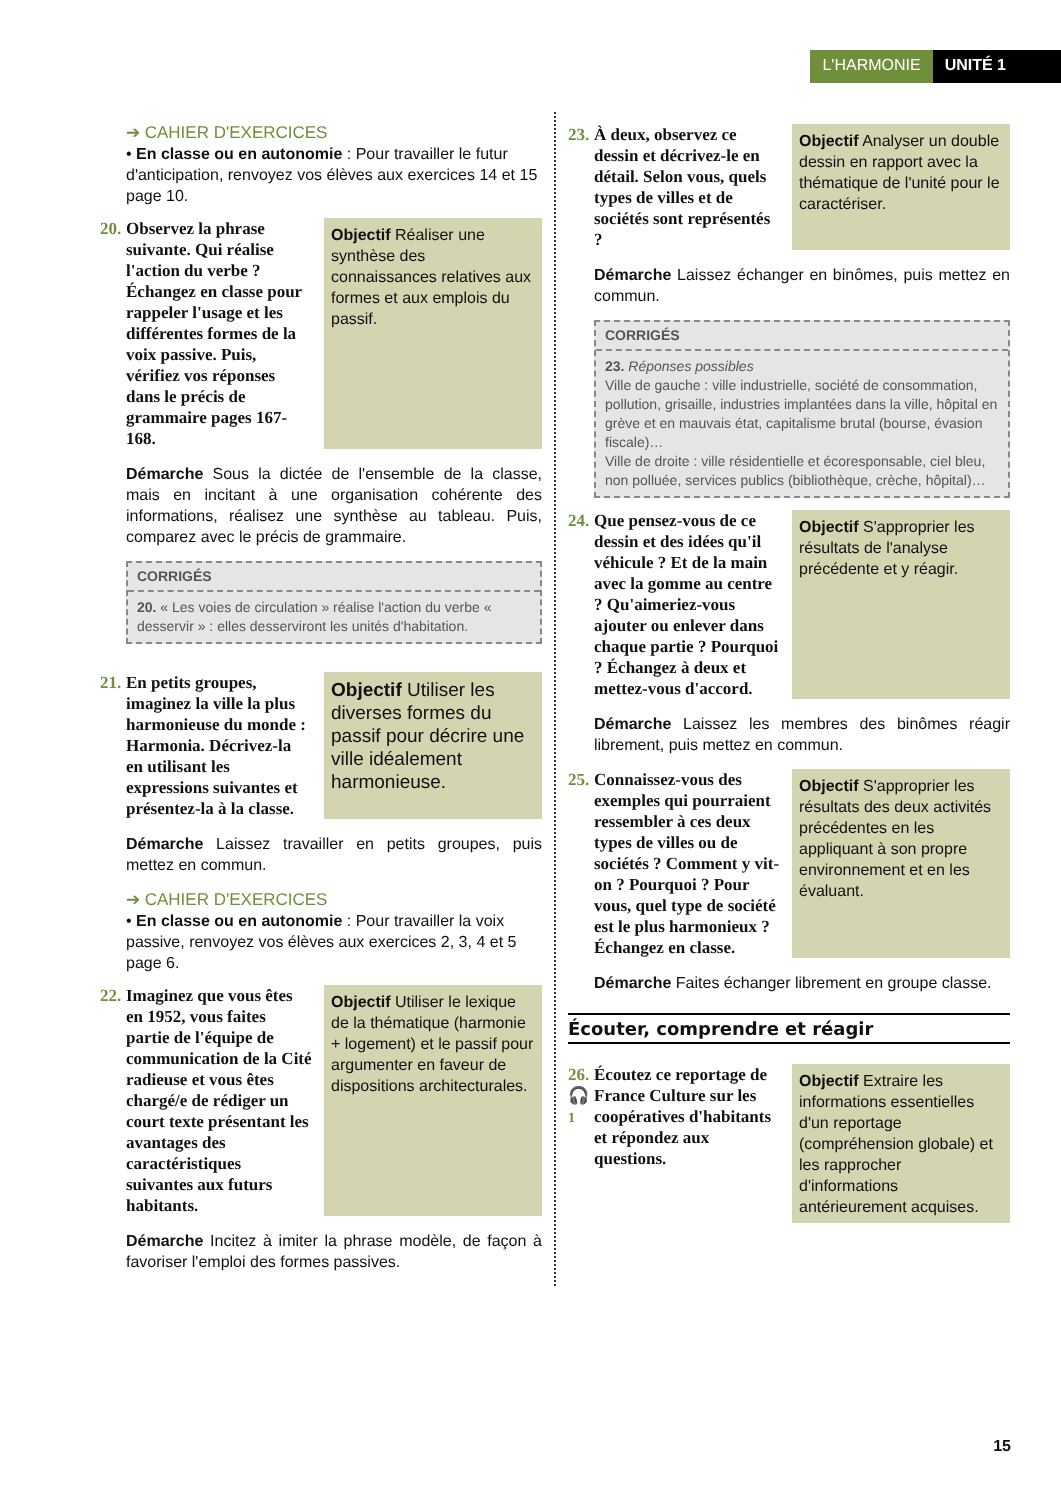L'HARMONIE UNITÉ 1
➔ CAHIER D'EXERCICES
• En classe ou en autonomie : Pour travailler le futur d'anticipation, renvoyez vos élèves aux exercices 14 et 15 page 10.
20. Observez la phrase suivante. Qui réalise l'action du verbe ? Échangez en classe pour rappeler l'usage et les différentes formes de la voix passive. Puis, vérifiez vos réponses dans le précis de grammaire pages 167-168.
Objectif Réaliser une synthèse des connaissances relatives aux formes et aux emplois du passif.
Démarche Sous la dictée de l'ensemble de la classe, mais en incitant à une organisation cohérente des informations, réalisez une synthèse au tableau. Puis, comparez avec le précis de grammaire.
CORRIGÉS
20. « Les voies de circulation » réalise l'action du verbe « desservir » : elles desserviront les unités d'habitation.
21. En petits groupes, imaginez la ville la plus harmonieuse du monde : Harmonia. Décrivez-la en utilisant les expressions suivantes et présentez-la à la classe.
Objectif Utiliser les diverses formes du passif pour décrire une ville idéalement harmonieuse.
Démarche Laissez travailler en petits groupes, puis mettez en commun.
➔ CAHIER D'EXERCICES
• En classe ou en autonomie : Pour travailler la voix passive, renvoyez vos élèves aux exercices 2, 3, 4 et 5 page 6.
22. Imaginez que vous êtes en 1952, vous faites partie de l'équipe de communication de la Cité radieuse et vous êtes chargé/e de rédiger un court texte présentant les avantages des caractéristiques suivantes aux futurs habitants.
Objectif Utiliser le lexique de la thématique (harmonie + logement) et le passif pour argumenter en faveur de dispositions architecturales.
Démarche Incitez à imiter la phrase modèle, de façon à favoriser l'emploi des formes passives.
23. À deux, observez ce dessin et décrivez-le en détail. Selon vous, quels types de villes et de sociétés sont représentés ?
Objectif Analyser un double dessin en rapport avec la thématique de l'unité pour le caractériser.
Démarche Laissez échanger en binômes, puis mettez en commun.
CORRIGÉS
23. Réponses possibles
Ville de gauche : ville industrielle, société de consommation, pollution, grisaille, industries implantées dans la ville, hôpital en grève et en mauvais état, capitalisme brutal (bourse, évasion fiscale)…
Ville de droite : ville résidentielle et écoresponsable, ciel bleu, non polluée, services publics (bibliothèque, crèche, hôpital)…
24. Que pensez-vous de ce dessin et des idées qu'il véhicule ? Et de la main avec la gomme au centre ? Qu'aimeriez-vous ajouter ou enlever dans chaque partie ? Pourquoi ? Échangez à deux et mettez-vous d'accord.
Objectif S'approprier les résultats de l'analyse précédente et y réagir.
Démarche Laissez les membres des binômes réagir librement, puis mettez en commun.
25. Connaissez-vous des exemples qui pourraient ressembler à ces deux types de villes ou de sociétés ? Comment y vit-on ? Pourquoi ? Pour vous, quel type de société est le plus harmonieux ? Échangez en classe.
Objectif S'approprier les résultats des deux activités précédentes en les appliquant à son propre environnement et en les évaluant.
Démarche Faites échanger librement en groupe classe.
Écouter, comprendre et réagir
26.
🎧
1 Écoutez ce reportage de France Culture sur les coopératives d'habitants et répondez aux questions.
Objectif Extraire les informations essentielles d'un reportage (compréhension globale) et les rapprocher d'informations antérieurement acquises.
15